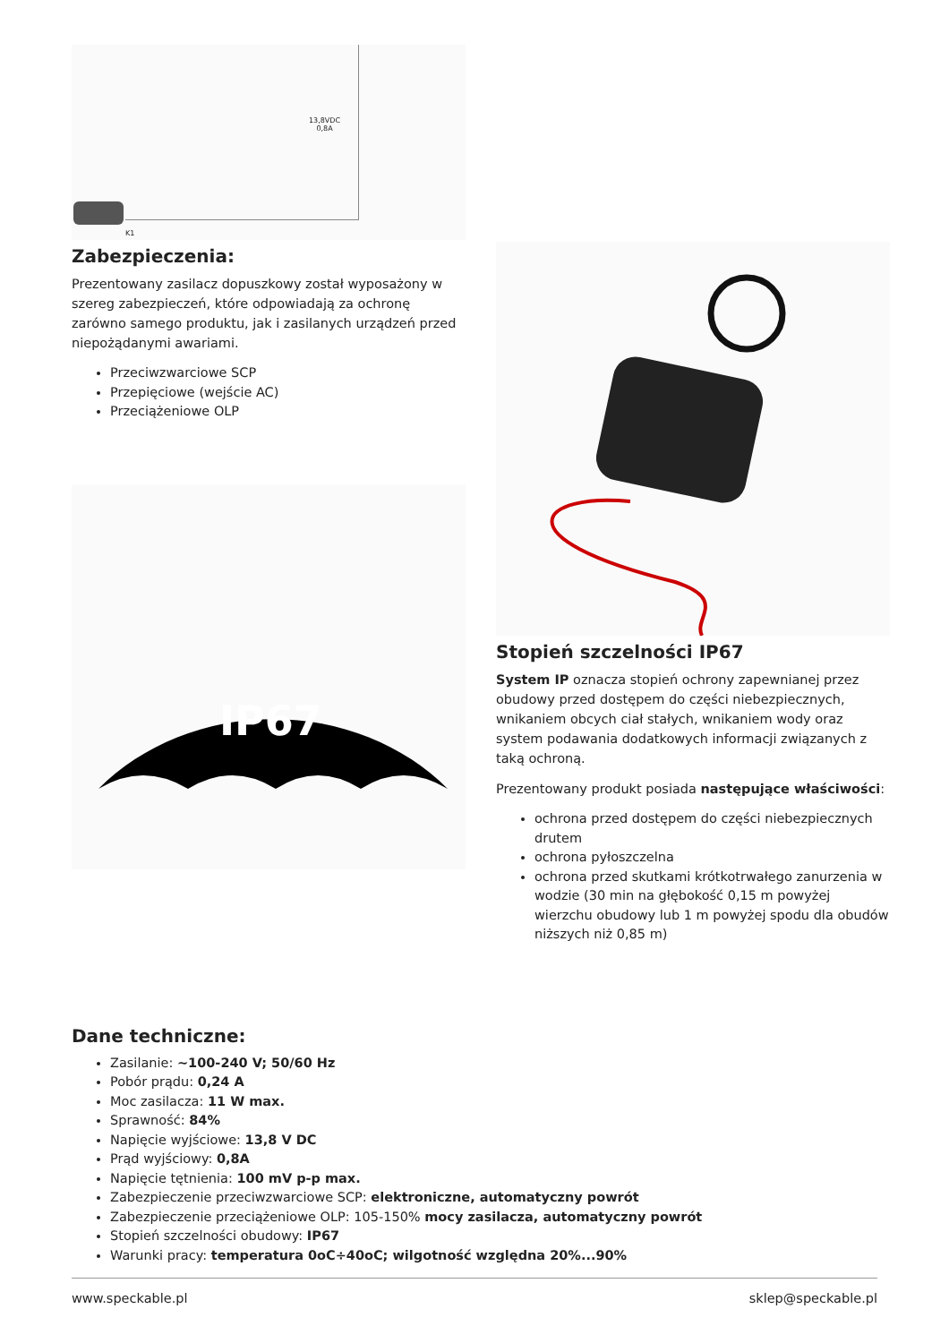13,8VDC
0,8A
K1
Zabezpieczenia:
Prezentowany zasilacz dopuszkowy został wyposażony w szereg zabezpieczeń, które odpowiadają za ochronę zarówno samego produktu, jak i zasilanych urządzeń przed niepożądanymi awariami.
Przeciwzwarciowe SCP
Przepięciowe (wejście AC)
Przeciążeniowe OLP
IP67
Stopień szczelności IP67
System IP oznacza stopień ochrony zapewnianej przez obudowy przed dostępem do części niebezpiecznych, wnikaniem obcych ciał stałych, wnikaniem wody oraz system podawania dodatkowych informacji związanych z taką ochroną.
Prezentowany produkt posiada następujące właściwości:
ochrona przed dostępem do części niebezpiecznych drutem
ochrona pyłoszczelna
ochrona przed skutkami krótkotrwałego zanurzenia w wodzie (30 min na głębokość 0,15 m powyżej wierzchu obudowy lub 1 m powyżej spodu dla obudów niższych niż 0,85 m)
Dane techniczne:
Zasilanie: ~100-240 V; 50/60 Hz
Pobór prądu: 0,24 A
Moc zasilacza: 11 W max.
Sprawność: 84%
Napięcie wyjściowe: 13,8 V DC
Prąd wyjściowy: 0,8A
Napięcie tętnienia: 100 mV p-p max.
Zabezpieczenie przeciwzwarciowe SCP: elektroniczne, automatyczny powrót
Zabezpieczenie przeciążeniowe OLP: 105-150% mocy zasilacza, automatyczny powrót
Stopień szczelności obudowy: IP67
Warunki pracy: temperatura 0oC÷40oC; wilgotność względna 20%...90%
www.speckable.pl sklep@speckable.pl